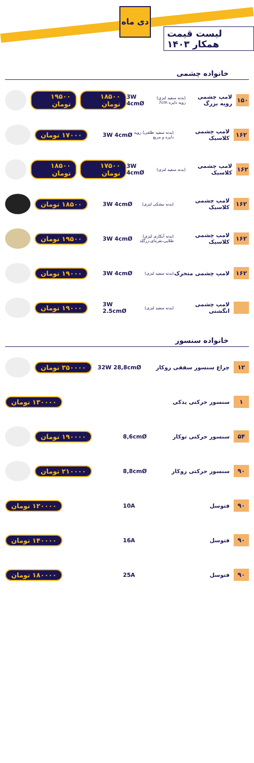دی ماه
لیست قیمت همکار ۱۴۰۳
خانواده چشمی
۱۵۰
لامپ چشمی رویه بزرگ
(بدنه سفید لنزی) رویه دایره 7cm
3W 4cmØ
۱۸۵۰۰ تومان ۱۹۵۰۰ تومان
۱۶۲
لامپ چشمی کلاسیک
(بدنه سفید طلقی) رویه دایره و مربع
3W 4cmØ
۱۷۰۰۰ تومان
۱۶۲
لامپ چشمی کلاسیک
(بدنه سفید لنزی)
3W 4cmØ
۱۷۵۰۰ تومان ۱۸۵۰۰ تومان
۱۶۲
لامپ چشمی کلاسیک
(بدنه مشکی لنزی)
3W 4cmØ
۱۸۵۰۰ تومان
۱۶۲
لامپ چشمی کلاسیک
(بدنه آبکاری لنزی) طلایی،نقره‌ای،زرگلد
3W 4cmØ
۱۹۵۰۰ تومان
۱۶۲
لامپ چشمی متحرک
(بدنه سفید لنزی)
3W 4cmØ
۱۹۰۰۰ تومان
لامپ چشمی انگشتی
(بدنه سفید لنزی)
3W 2.5cmØ
۱۹۰۰۰ تومان
خانواده سنسور
۱۲
چراغ سنسور سقفی روکار 32W 28,8cmØ
۳۵۰۰۰۰ تومان
۱
سنسور حرکتی یدکی
۱۳۰۰۰۰ تومان
۵۴
سنسور حرکتی توکار 8,6cmØ
۱۹۰۰۰۰ تومان
۹۰
سنسور حرکتی روکار 8,8cmØ
۲۱۰۰۰۰ تومان
۹۰
فتوسل 10A
۱۲۰۰۰۰ تومان
۹۰
فتوسل 16A
۱۴۰۰۰۰ تومان
۹۰
فتوسل 25A
۱۸۰۰۰۰ تومان